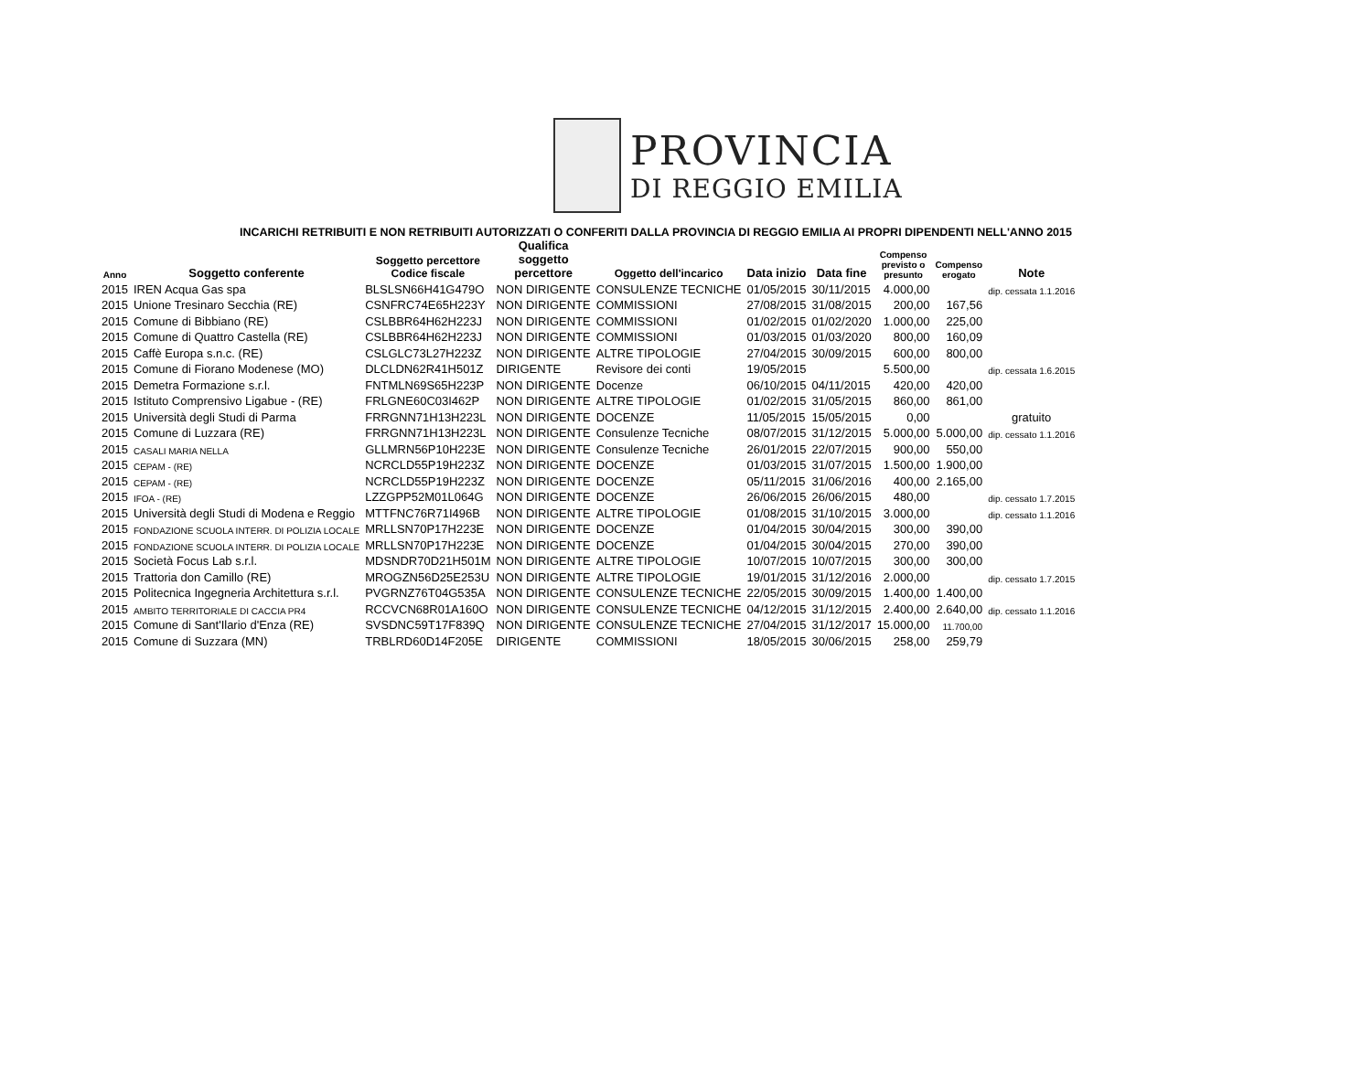PROVINCIA
DI REGGIO EMILIA
INCARICHI RETRIBUITI E NON RETRIBUITI AUTORIZZATI O CONFERITI DALLA PROVINCIA DI REGGIO EMILIA AI PROPRI DIPENDENTI NELL'ANNO 2015
| Anno | Soggetto conferente | Soggetto percettore Codice fiscale | Qualifica soggetto percettore | Oggetto dell'incarico | Data inizio | Data fine | Compenso previsto o presunto | Compenso erogato | Note |
| --- | --- | --- | --- | --- | --- | --- | --- | --- | --- |
| 2015 | IREN Acqua Gas spa | BLSLSN66H41G479O | NON DIRIGENTE | CONSULENZE TECNICHE | 01/05/2015 | 30/11/2015 | 4.000,00 | | dip. cessata 1.1.2016 |
| 2015 | Unione Tresinaro Secchia (RE) | CSNFRC74E65H223Y | NON DIRIGENTE | COMMISSIONI | 27/08/2015 | 31/08/2015 | 200,00 | 167,56 | |
| 2015 | Comune di Bibbiano (RE) | CSLBBR64H62H223J | NON DIRIGENTE | COMMISSIONI | 01/02/2015 | 01/02/2020 | 1.000,00 | 225,00 | |
| 2015 | Comune di Quattro Castella (RE) | CSLBBR64H62H223J | NON DIRIGENTE | COMMISSIONI | 01/03/2015 | 01/03/2020 | 800,00 | 160,09 | |
| 2015 | Caffè Europa s.n.c. (RE) | CSLGLC73L27H223Z | NON DIRIGENTE | ALTRE TIPOLOGIE | 27/04/2015 | 30/09/2015 | 600,00 | 800,00 | |
| 2015 | Comune di Fiorano Modenese (MO) | DLCLDN62R41H501Z | DIRIGENTE | Revisore dei conti | 19/05/2015 | | 5.500,00 | | dip. cessata 1.6.2015 |
| 2015 | Demetra Formazione s.r.l. | FNTMLN69S65H223P | NON DIRIGENTE | Docenze | 06/10/2015 | 04/11/2015 | 420,00 | 420,00 | |
| 2015 | Istituto Comprensivo Ligabue - (RE) | FRLGNE60C03I462P | NON DIRIGENTE | ALTRE TIPOLOGIE | 01/02/2015 | 31/05/2015 | 860,00 | 861,00 | |
| 2015 | Università degli Studi di Parma | FRRGNN71H13H223L | NON DIRIGENTE | DOCENZE | 11/05/2015 | 15/05/2015 | 0,00 | | gratuito |
| 2015 | Comune di Luzzara (RE) | FRRGNN71H13H223L | NON DIRIGENTE | Consulenze Tecniche | 08/07/2015 | 31/12/2015 | 5.000,00 | 5.000,00 | dip. cessato 1.1.2016 |
| 2015 | CASALI MARIA NELLA | GLLMRN56P10H223E | NON DIRIGENTE | Consulenze Tecniche | 26/01/2015 | 22/07/2015 | 900,00 | 550,00 | |
| 2015 | CEPAM - (RE) | NCRCLD55P19H223Z | NON DIRIGENTE | DOCENZE | 01/03/2015 | 31/07/2015 | 1.500,00 | 1.900,00 | |
| 2015 | CEPAM - (RE) | NCRCLD55P19H223Z | NON DIRIGENTE | DOCENZE | 05/11/2015 | 31/06/2016 | 400,00 | 2.165,00 | |
| 2015 | IFOA - (RE) | LZZGPP52M01L064G | NON DIRIGENTE | DOCENZE | 26/06/2015 | 26/06/2015 | 480,00 | | dip. cessato 1.7.2015 |
| 2015 | Università degli Studi di Modena e Reggio | MTTFNC76R71I496B | NON DIRIGENTE | ALTRE TIPOLOGIE | 01/08/2015 | 31/10/2015 | 3.000,00 | | dip. cessato 1.1.2016 |
| 2015 | FONDAZIONE SCUOLA INTERR. DI POLIZIA LOCALE | MRLLSN70P17H223E | NON DIRIGENTE | DOCENZE | 01/04/2015 | 30/04/2015 | 300,00 | 390,00 | |
| 2015 | FONDAZIONE SCUOLA INTERR. DI POLIZIA LOCALE | MRLLSN70P17H223E | NON DIRIGENTE | DOCENZE | 01/04/2015 | 30/04/2015 | 270,00 | 390,00 | |
| 2015 | Società Focus Lab s.r.l. | MDSNDR70D21H501M | NON DIRIGENTE | ALTRE TIPOLOGIE | 10/07/2015 | 10/07/2015 | 300,00 | 300,00 | |
| 2015 | Trattoria don Camillo (RE) | MROGZN56D25E253U | NON DIRIGENTE | ALTRE TIPOLOGIE | 19/01/2015 | 31/12/2016 | 2.000,00 | | dip. cessato 1.7.2015 |
| 2015 | Politecnica Ingegneria Architettura s.r.l. | PVGRNZ76T04G535A | NON DIRIGENTE | CONSULENZE TECNICHE | 22/05/2015 | 30/09/2015 | 1.400,00 | 1.400,00 | |
| 2015 | AMBITO TERRITORIALE DI CACCIA PR4 | RCCVCN68R01A160O | NON DIRIGENTE | CONSULENZE TECNICHE | 04/12/2015 | 31/12/2015 | 2.400,00 | 2.640,00 | dip. cessato 1.1.2016 |
| 2015 | Comune di Sant'Ilario d'Enza (RE) | SVSDNC59T17F839Q | NON DIRIGENTE | CONSULENZE TECNICHE | 27/04/2015 | 31/12/2017 | 15.000,00 | 11.700,00 | |
| 2015 | Comune di Suzzara (MN) | TRBLRD60D14F205E | DIRIGENTE | COMMISSIONI | 18/05/2015 | 30/06/2015 | 258,00 | 259,79 | |